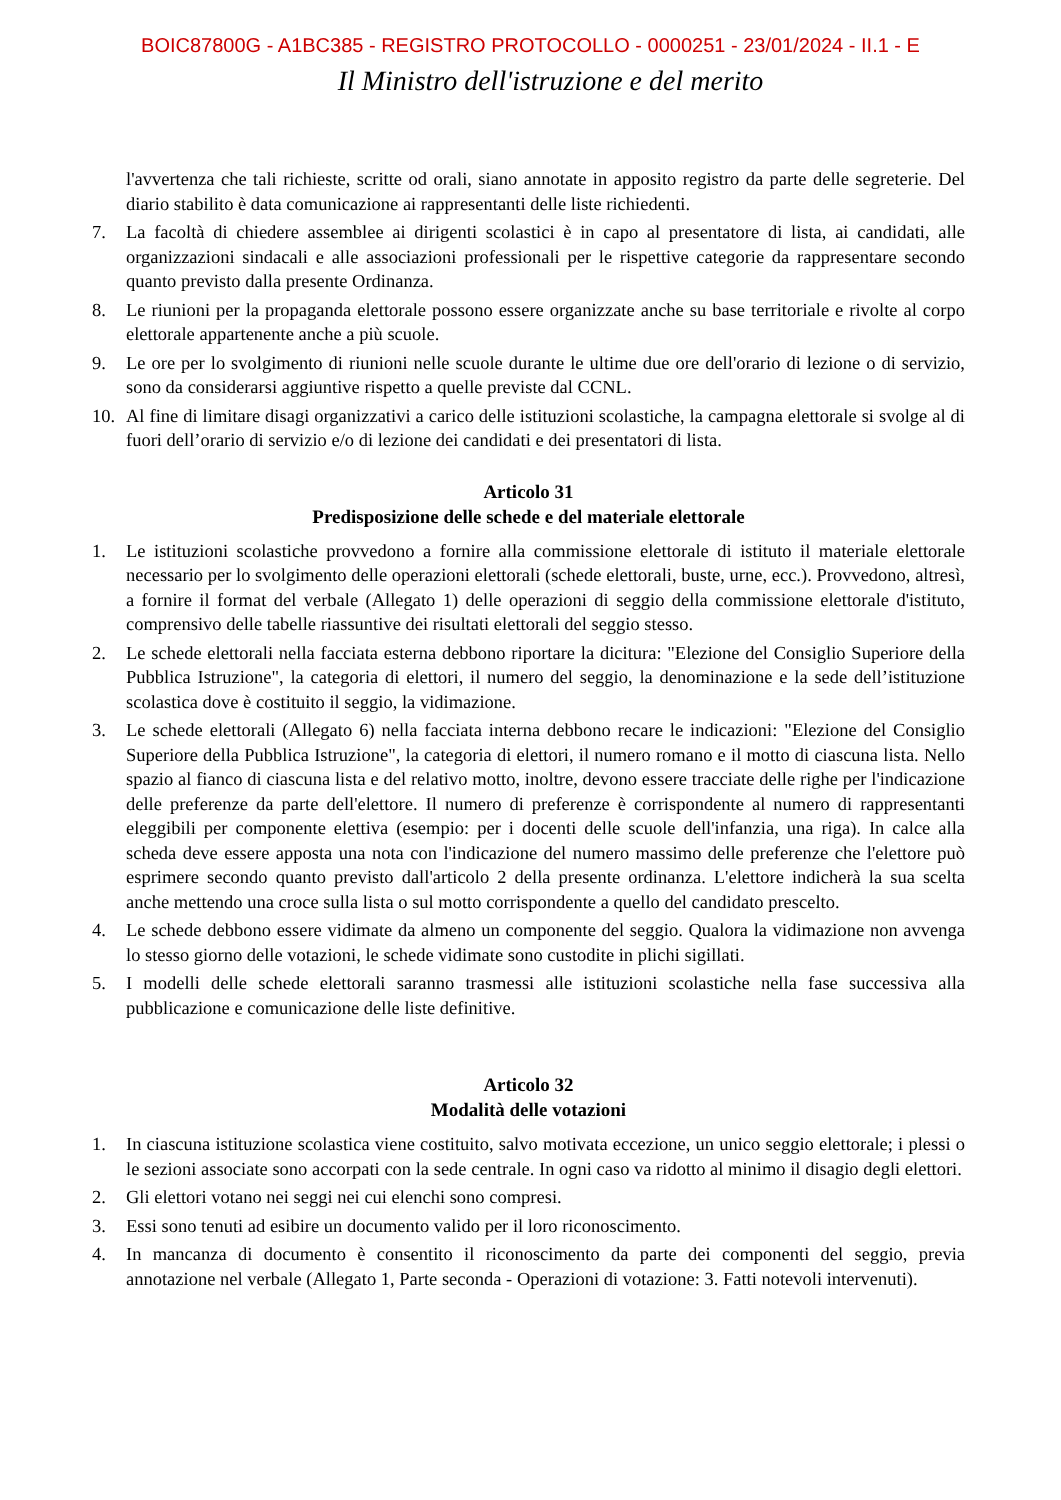BOIC87800G - A1BC385 - REGISTRO PROTOCOLLO - 0000251 - 23/01/2024 - II.1 - E
Il Ministro dell'istruzione e del merito
l'avvertenza che tali richieste, scritte od orali, siano annotate in apposito registro da parte delle segreterie. Del diario stabilito è data comunicazione ai rappresentanti delle liste richiedenti.
7. La facoltà di chiedere assemblee ai dirigenti scolastici è in capo al presentatore di lista, ai candidati, alle organizzazioni sindacali e alle associazioni professionali per le rispettive categorie da rappresentare secondo quanto previsto dalla presente Ordinanza.
8. Le riunioni per la propaganda elettorale possono essere organizzate anche su base territoriale e rivolte al corpo elettorale appartenente anche a più scuole.
9. Le ore per lo svolgimento di riunioni nelle scuole durante le ultime due ore dell'orario di lezione o di servizio, sono da considerarsi aggiuntive rispetto a quelle previste dal CCNL.
10. Al fine di limitare disagi organizzativi a carico delle istituzioni scolastiche, la campagna elettorale si svolge al di fuori dell’orario di servizio e/o di lezione dei candidati e dei presentatori di lista.
Articolo 31
Predisposizione delle schede e del materiale elettorale
1. Le istituzioni scolastiche provvedono a fornire alla commissione elettorale di istituto il materiale elettorale necessario per lo svolgimento delle operazioni elettorali (schede elettorali, buste, urne, ecc.). Provvedono, altresì, a fornire il format del verbale (Allegato 1) delle operazioni di seggio della commissione elettorale d'istituto, comprensivo delle tabelle riassuntive dei risultati elettorali del seggio stesso.
2. Le schede elettorali nella facciata esterna debbono riportare la dicitura: "Elezione del Consiglio Superiore della Pubblica Istruzione", la categoria di elettori, il numero del seggio, la denominazione e la sede dell’istituzione scolastica dove è costituito il seggio, la vidimazione.
3. Le schede elettorali (Allegato 6) nella facciata interna debbono recare le indicazioni: "Elezione del Consiglio Superiore della Pubblica Istruzione", la categoria di elettori, il numero romano e il motto di ciascuna lista. Nello spazio al fianco di ciascuna lista e del relativo motto, inoltre, devono essere tracciate delle righe per l'indicazione delle preferenze da parte dell'elettore. Il numero di preferenze è corrispondente al numero di rappresentanti eleggibili per componente elettiva (esempio: per i docenti delle scuole dell'infanzia, una riga). In calce alla scheda deve essere apposta una nota con l'indicazione del numero massimo delle preferenze che l'elettore può esprimere secondo quanto previsto dall'articolo 2 della presente ordinanza. L'elettore indicherà la sua scelta anche mettendo una croce sulla lista o sul motto corrispondente a quello del candidato prescelto.
4. Le schede debbono essere vidimate da almeno un componente del seggio. Qualora la vidimazione non avvenga lo stesso giorno delle votazioni, le schede vidimate sono custodite in plichi sigillati.
5. I modelli delle schede elettorali saranno trasmessi alle istituzioni scolastiche nella fase successiva alla pubblicazione e comunicazione delle liste definitive.
Articolo 32
Modalità delle votazioni
1. In ciascuna istituzione scolastica viene costituito, salvo motivata eccezione, un unico seggio elettorale; i plessi o le sezioni associate sono accorpati con la sede centrale. In ogni caso va ridotto al minimo il disagio degli elettori.
2. Gli elettori votano nei seggi nei cui elenchi sono compresi.
3. Essi sono tenuti ad esibire un documento valido per il loro riconoscimento.
4. In mancanza di documento è consentito il riconoscimento da parte dei componenti del seggio, previa annotazione nel verbale (Allegato 1, Parte seconda - Operazioni di votazione: 3. Fatti notevoli intervenuti).